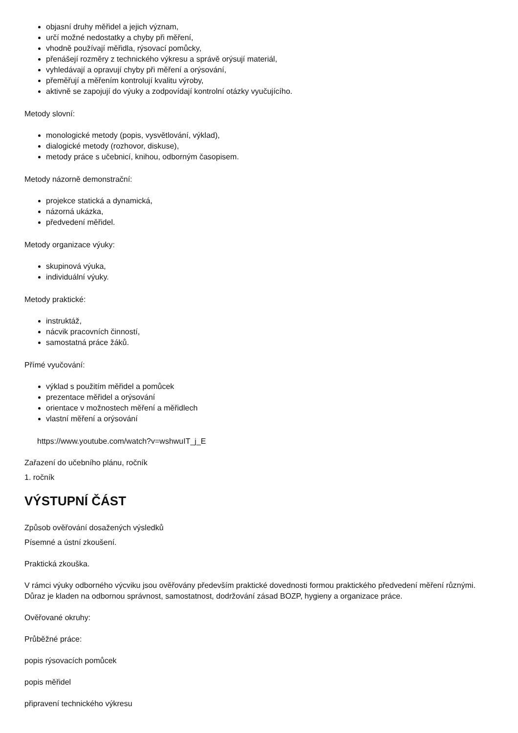objasní druhy měřidel a jejich význam,
určí možné nedostatky a chyby při měření,
vhodně používají měřidla, rýsovací pomůcky,
přenášejí rozměry z technického výkresu a správě orýsují materiál,
vyhledávají a opravují chyby při měření a orýsování,
přeměřují a měřením kontrolují kvalitu výroby,
aktivně se zapojují do výuky a zodpovídají kontrolní otázky vyučujícího.
Metody slovní:
monologické metody (popis, vysvětlování, výklad),
dialogické metody (rozhovor, diskuse),
metody práce s učebnicí, knihou, odborným časopisem.
Metody názorně demonstrační:
projekce statická a dynamická,
názorná ukázka,
předvedení měřidel.
Metody organizace výuky:
skupinová výuka,
individuální výuky.
Metody praktické:
instruktáž,
nácvik pracovních činností,
samostatná práce žáků.
Přímé vyučování:
výklad s použitím měřidel a pomůcek
prezentace měřidel a orýsování
orientace v možnostech měření a měřidlech
vlastní měření a orýsování
https://www.youtube.com/watch?v=wshwuIT_j_E
Zařazení do učebního plánu, ročník
1. ročník
VÝSTUPNÍ ČÁST
Způsob ověřování dosažených výsledků
Písemné a ústní zkoušení.
Praktická zkouška.
V rámci výuky odborného výcviku jsou ověřovány především praktické dovednosti formou praktického předvedení měření různými. Důraz je kladen na odbornou správnost, samostatnost, dodržování zásad BOZP, hygieny a organizace práce.
Ověřované okruhy:
Průběžné práce:
popis rýsovacích pomůcek
popis měřidel
připravení technického výkresu